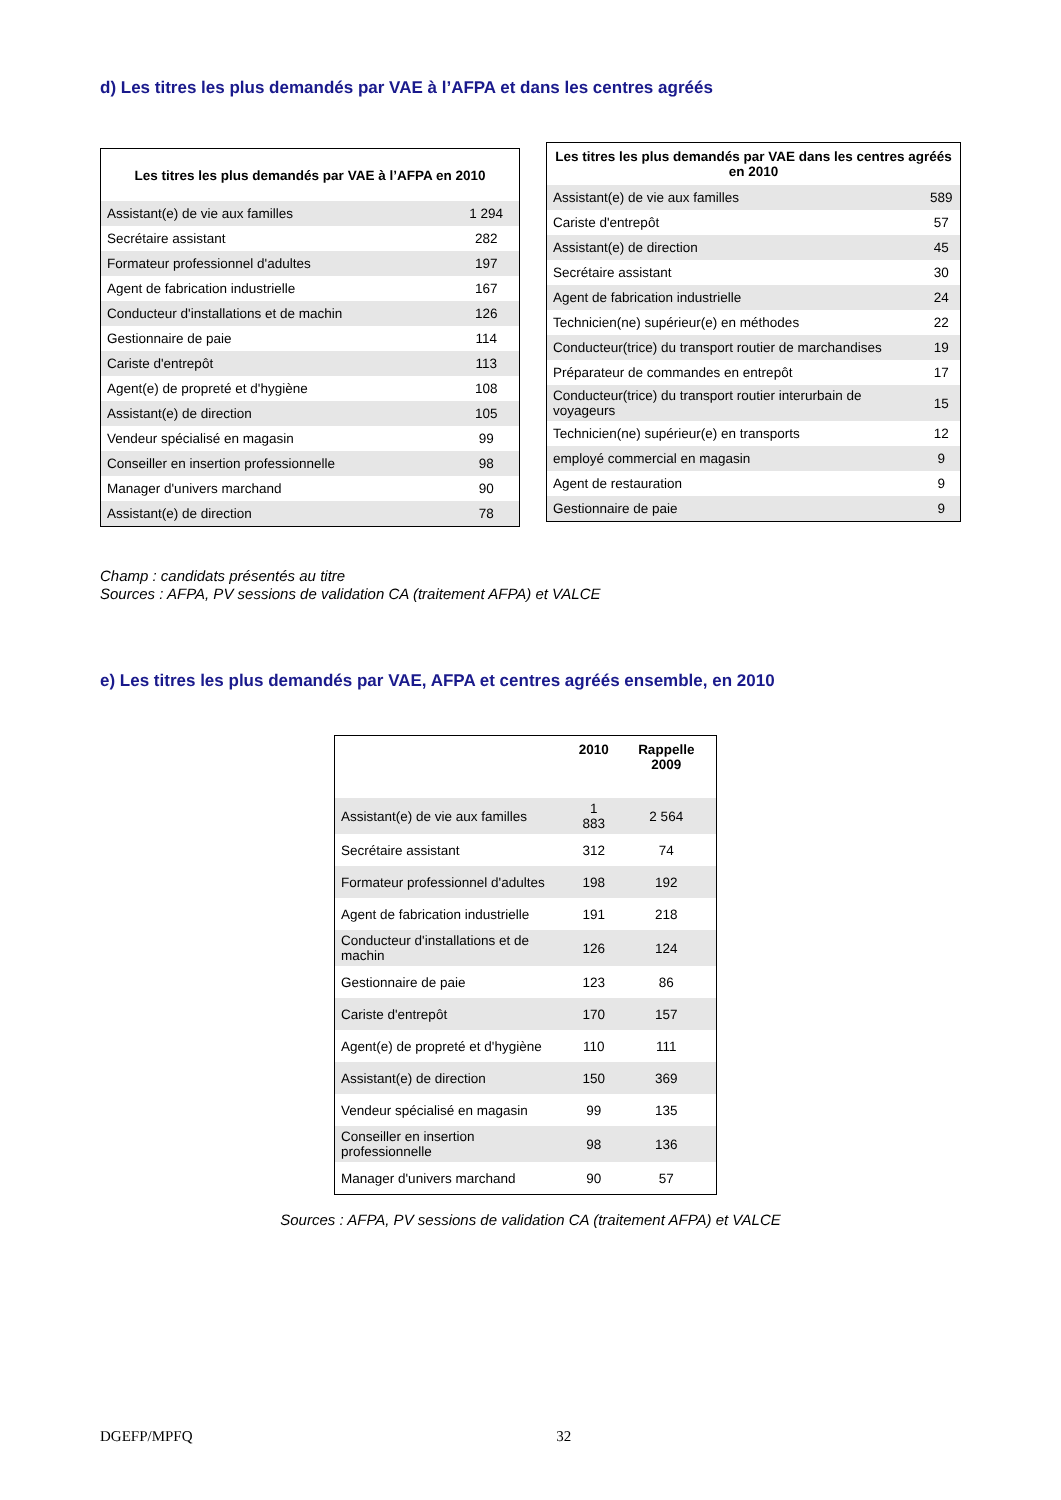d) Les titres les plus demandés par VAE à l’AFPA et dans les centres agréés
| Les titres les plus demandés par VAE à l’AFPA en 2010 | |
| --- | --- |
| Assistant(e) de vie aux familles | 1 294 |
| Secrétaire assistant | 282 |
| Formateur professionnel d'adultes | 197 |
| Agent de fabrication industrielle | 167 |
| Conducteur d'installations et de machin | 126 |
| Gestionnaire de paie | 114 |
| Cariste d'entrepôt | 113 |
| Agent(e) de propreté et d'hygiène | 108 |
| Assistant(e) de direction | 105 |
| Vendeur spécialisé en magasin | 99 |
| Conseiller en insertion professionnelle | 98 |
| Manager d'univers marchand | 90 |
| Assistant(e) de direction | 78 |
| Les titres les plus demandés par VAE dans les centres agréés en 2010 | |
| --- | --- |
| Assistant(e) de vie aux familles | 589 |
| Cariste d'entrepôt | 57 |
| Assistant(e) de direction | 45 |
| Secrétaire assistant | 30 |
| Agent de fabrication industrielle | 24 |
| Technicien(ne) supérieur(e) en méthodes | 22 |
| Conducteur(trice) du transport routier de marchandises | 19 |
| Préparateur de commandes en entrepôt | 17 |
| Conducteur(trice) du transport routier interurbain de voyageurs | 15 |
| Technicien(ne) supérieur(e) en transports | 12 |
| employé commercial en magasin | 9 |
| Agent de restauration | 9 |
| Gestionnaire de paie | 9 |
Champ : candidats présentés au titre
Sources : AFPA, PV sessions de validation CA (traitement AFPA) et VALCE
e) Les titres les plus demandés par VAE, AFPA et centres agréés ensemble, en 2010
| | 2010 | Rappelle 2009 |
| --- | --- | --- |
| Assistant(e) de vie aux familles | 1 883 | 2 564 |
| Secrétaire assistant | 312 | 74 |
| Formateur professionnel d'adultes | 198 | 192 |
| Agent de fabrication industrielle | 191 | 218 |
| Conducteur d'installations et de machin | 126 | 124 |
| Gestionnaire de paie | 123 | 86 |
| Cariste d'entrepôt | 170 | 157 |
| Agent(e) de propreté et d'hygiène | 110 | 111 |
| Assistant(e) de direction | 150 | 369 |
| Vendeur spécialisé en magasin | 99 | 135 |
| Conseiller en insertion professionnelle | 98 | 136 |
| Manager d'univers marchand | 90 | 57 |
Sources : AFPA, PV sessions de validation CA (traitement AFPA) et VALCE
DGEFP/MPFQ 32